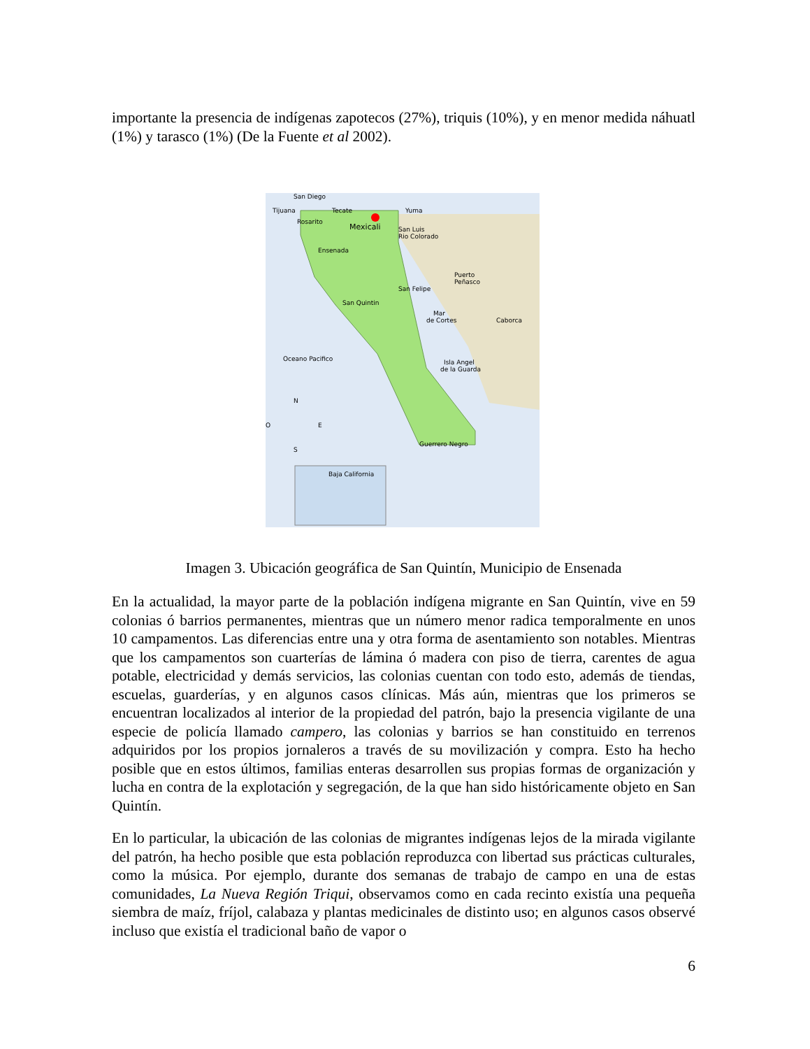importante la presencia de indígenas zapotecos (27%), triquis (10%), y en menor medida náhuatl (1%) y tarasco (1%) (De la Fuente et al 2002).
San Diego
Tijuana
Tecate
Yuma
Rosarito
Mexicali
San Luis
Rio Colorado
Ensenada
Puerto
Peñasco
San Felipe
San Quintin
Mar
de Cortes
Caborca
Oceano Pacifico
Isla Angel
de la Guarda
N
S
O
E
Guerrero Negro
Baja California
Imagen 3. Ubicación geográfica de San Quintín, Municipio de Ensenada
En la actualidad, la mayor parte de la población indígena migrante en San Quintín, vive en 59 colonias ó barrios permanentes, mientras que un número menor radica temporalmente en unos 10 campamentos. Las diferencias entre una y otra forma de asentamiento son notables. Mientras que los campamentos son cuarterías de lámina ó madera con piso de tierra, carentes de agua potable, electricidad y demás servicios, las colonias cuentan con todo esto, además de tiendas, escuelas, guarderías, y en algunos casos clínicas. Más aún, mientras que los primeros se encuentran localizados al interior de la propiedad del patrón, bajo la presencia vigilante de una especie de policía llamado campero, las colonias y barrios se han constituido en terrenos adquiridos por los propios jornaleros a través de su movilización y compra. Esto ha hecho posible que en estos últimos, familias enteras desarrollen sus propias formas de organización y lucha en contra de la explotación y segregación, de la que han sido históricamente objeto en San Quintín.
En lo particular, la ubicación de las colonias de migrantes indígenas lejos de la mirada vigilante del patrón, ha hecho posible que esta población reproduzca con libertad sus prácticas culturales, como la música. Por ejemplo, durante dos semanas de trabajo de campo en una de estas comunidades, La Nueva Región Triqui, observamos como en cada recinto existía una pequeña siembra de maíz, fríjol, calabaza y plantas medicinales de distinto uso; en algunos casos observé incluso que existía el tradicional baño de vapor o
6